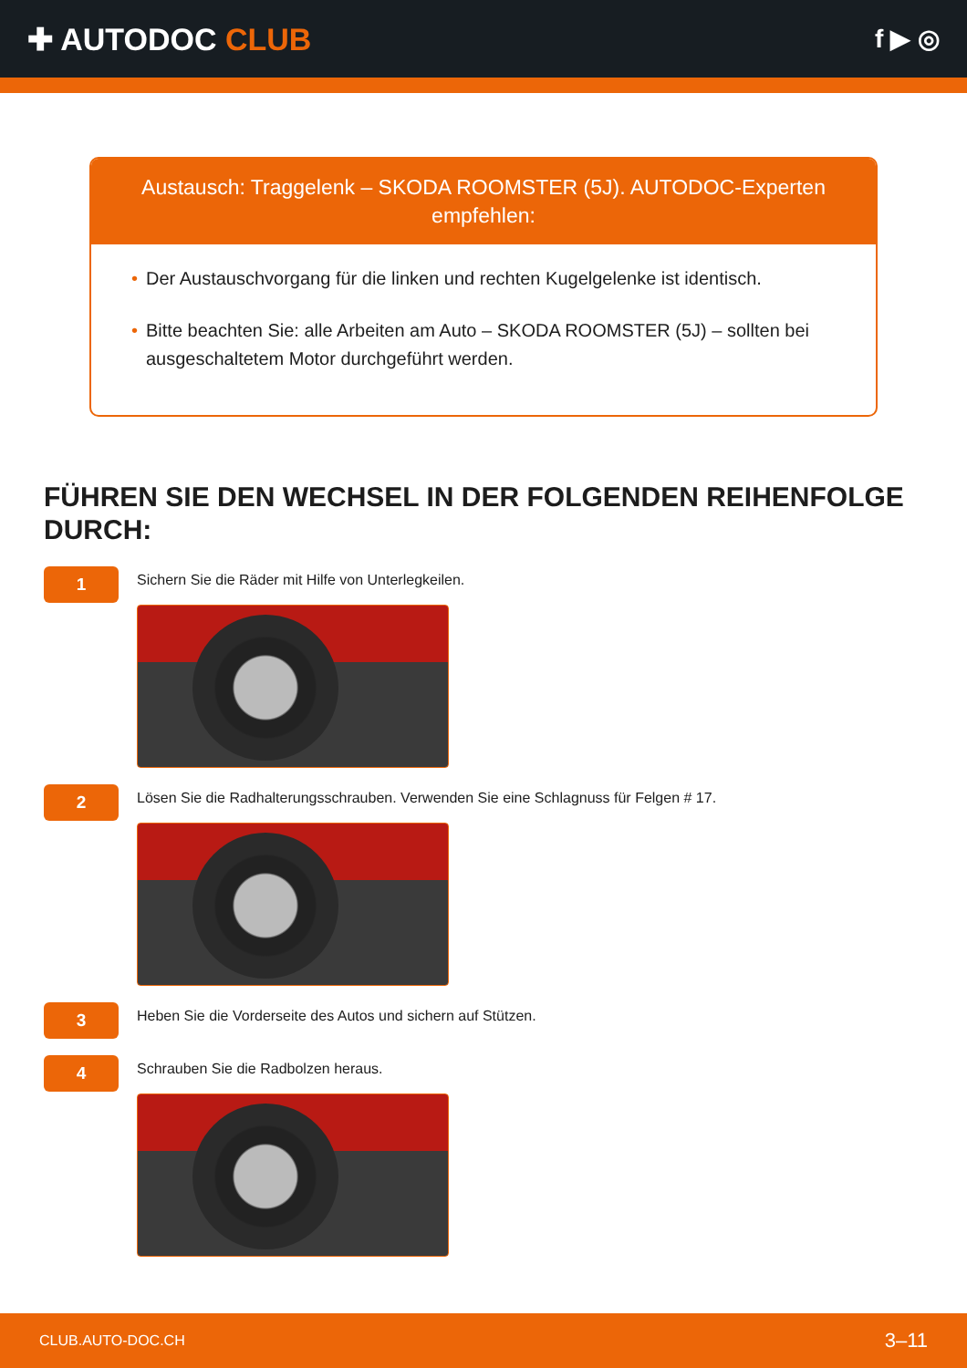✚ AUTODOC CLUB
f ▶ ◎
Austausch: Traggelenk – SKODA ROOMSTER (5J). AUTODOC-Experten empfehlen:
• Der Austauschvorgang für die linken und rechten Kugelgelenke ist identisch.
• Bitte beachten Sie: alle Arbeiten am Auto – SKODA ROOMSTER (5J) – sollten bei ausgeschaltetem Motor durchgeführt werden.
FÜHREN SIE DEN WECHSEL IN DER FOLGENDEN REIHENFOLGE DURCH:
1
Sichern Sie die Räder mit Hilfe von Unterlegkeilen.
2
Lösen Sie die Radhalterungsschrauben. Verwenden Sie eine Schlagnuss für Felgen # 17.
3
Heben Sie die Vorderseite des Autos und sichern auf Stützen.
4
Schrauben Sie die Radbolzen heraus.
CLUB.AUTO-DOC.CH 3–11